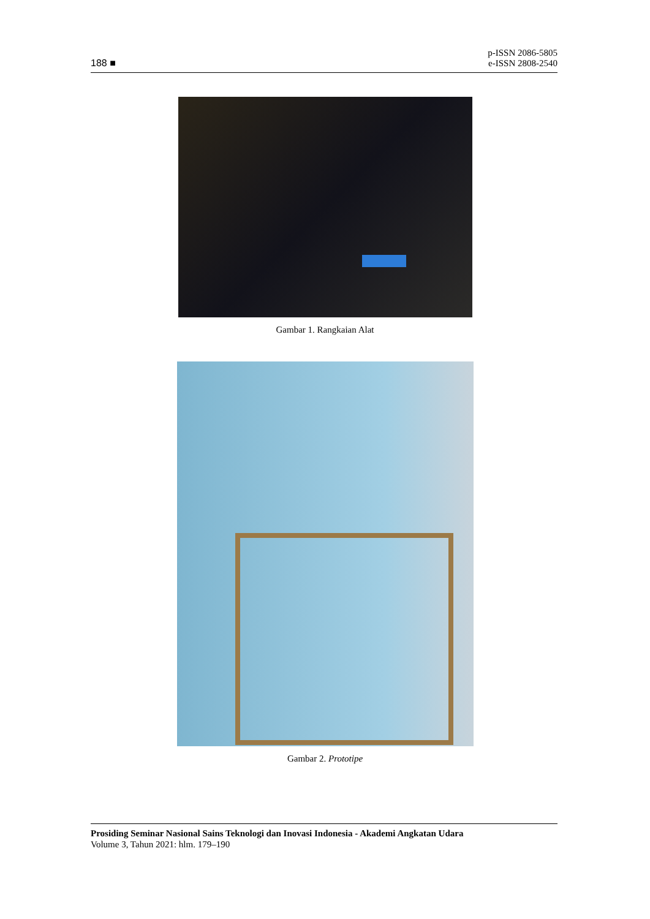188 ■
p-ISSN 2086-5805
e-ISSN 2808-2540
Gambar 1. Rangkaian Alat
Gambar 2. Prototipe
Prosiding Seminar Nasional Sains Teknologi dan Inovasi Indonesia - Akademi Angkatan Udara
Volume 3, Tahun 2021: hlm. 179–190